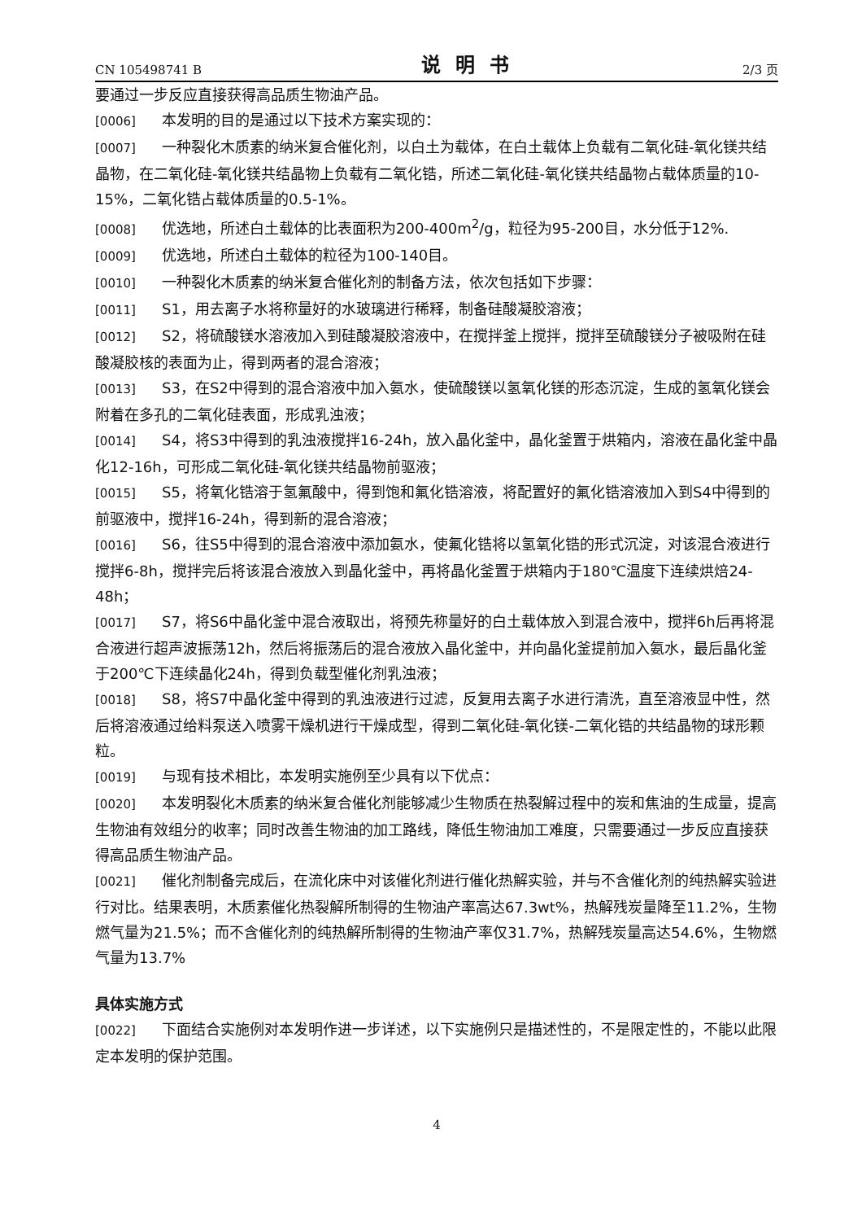CN 105498741 B 说明书 2/3 页
要通过一步反应直接获得高品质生物油产品。
[0006] 本发明的目的是通过以下技术方案实现的：
[0007] 一种裂化木质素的纳米复合催化剂，以白土为载体，在白土载体上负载有二氧化硅-氧化镁共结晶物，在二氧化硅-氧化镁共结晶物上负载有二氧化锆，所述二氧化硅-氧化镁共结晶物占载体质量的10-15%，二氧化锆占载体质量的0.5-1%。
[0008] 优选地，所述白土载体的比表面积为200-400m<sup>2</sup>/g，粒径为95-200目，水分低于12%.
[0009] 优选地，所述白土载体的粒径为100-140目。
[0010] 一种裂化木质素的纳米复合催化剂的制备方法，依次包括如下步骤：
[0011] S1，用去离子水将称量好的水玻璃进行稀释，制备硅酸凝胶溶液；
[0012] S2，将硫酸镁水溶液加入到硅酸凝胶溶液中，在搅拌釜上搅拌，搅拌至硫酸镁分子被吸附在硅酸凝胶核的表面为止，得到两者的混合溶液；
[0013] S3，在S2中得到的混合溶液中加入氨水，使硫酸镁以氢氧化镁的形态沉淀，生成的氢氧化镁会附着在多孔的二氧化硅表面，形成乳浊液；
[0014] S4，将S3中得到的乳浊液搅拌16-24h，放入晶化釜中，晶化釜置于烘箱内，溶液在晶化釜中晶化12-16h，可形成二氧化硅-氧化镁共结晶物前驱液；
[0015] S5，将氧化锆溶于氢氟酸中，得到饱和氟化锆溶液，将配置好的氟化锆溶液加入到S4中得到的前驱液中，搅拌16-24h，得到新的混合溶液；
[0016] S6，往S5中得到的混合溶液中添加氨水，使氟化锆将以氢氧化锆的形式沉淀，对该混合液进行搅拌6-8h，搅拌完后将该混合液放入到晶化釜中，再将晶化釜置于烘箱内于180℃温度下连续烘焙24-48h；
[0017] S7，将S6中晶化釜中混合液取出，将预先称量好的白土载体放入到混合液中，搅拌6h后再将混合液进行超声波振荡12h，然后将振荡后的混合液放入晶化釜中，并向晶化釜提前加入氨水，最后晶化釜于200℃下连续晶化24h，得到负载型催化剂乳浊液；
[0018] S8，将S7中晶化釜中得到的乳浊液进行过滤，反复用去离子水进行清洗，直至溶液显中性，然后将溶液通过给料泵送入喷雾干燥机进行干燥成型，得到二氧化硅-氧化镁-二氧化锆的共结晶物的球形颗粒。
[0019] 与现有技术相比，本发明实施例至少具有以下优点：
[0020] 本发明裂化木质素的纳米复合催化剂能够减少生物质在热裂解过程中的炭和焦油的生成量，提高生物油有效组分的收率；同时改善生物油的加工路线，降低生物油加工难度，只需要通过一步反应直接获得高品质生物油产品。
[0021] 催化剂制备完成后，在流化床中对该催化剂进行催化热解实验，并与不含催化剂的纯热解实验进行对比。结果表明，木质素催化热裂解所制得的生物油产率高达67.3wt%，热解残炭量降至11.2%，生物燃气量为21.5%；而不含催化剂的纯热解所制得的生物油产率仅31.7%，热解残炭量高达54.6%，生物燃气量为13.7%
具体实施方式
[0022] 下面结合实施例对本发明作进一步详述，以下实施例只是描述性的，不是限定性的，不能以此限定本发明的保护范围。
4